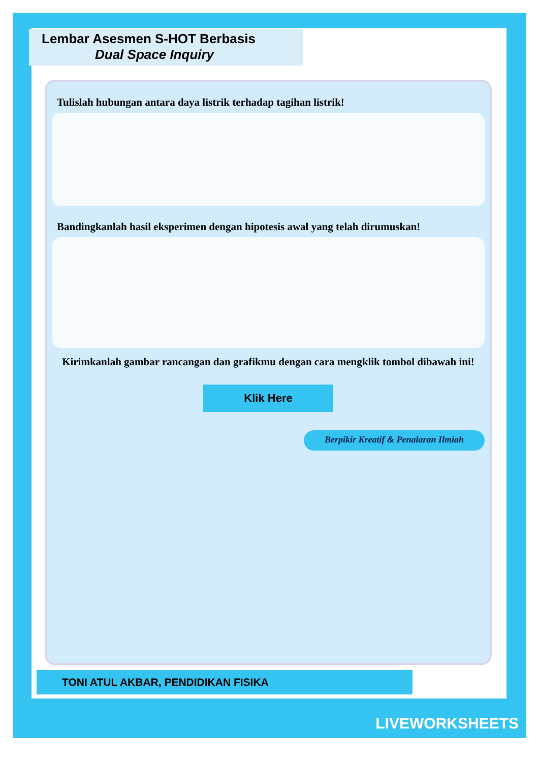Lembar Asesmen S-HOT Berbasis
Dual Space Inquiry
Tulislah hubungan antara daya listrik terhadap tagihan listrik!
Bandingkanlah hasil eksperimen dengan hipotesis awal yang telah dirumuskan!
Kirimkanlah gambar rancangan dan grafikmu dengan cara mengklik tombol dibawah ini!
Klik Here
Berpikir Kreatif & Penalaran Ilmiah
TONI ATUL AKBAR, PENDIDIKAN FISIKA
LIVEWORKSHEETS